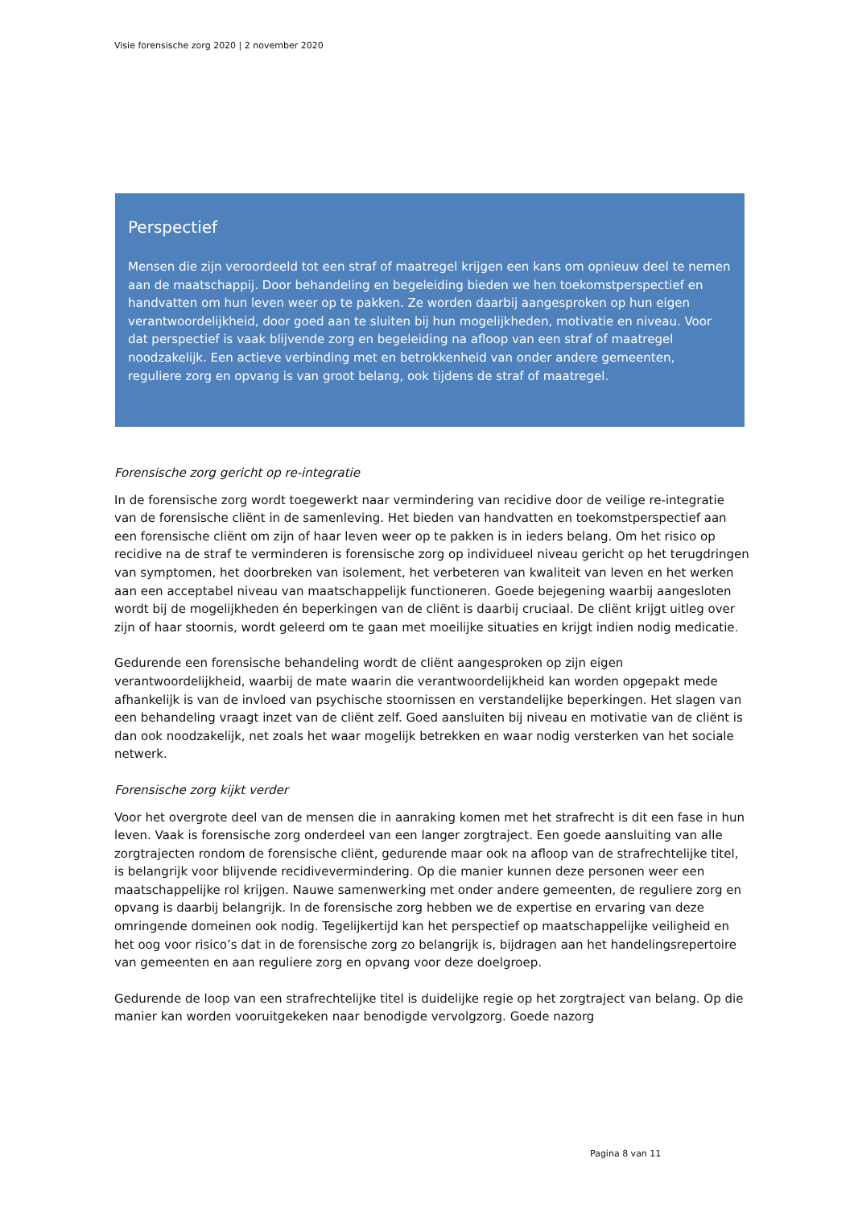Visie forensische zorg 2020 | 2 november 2020
Perspectief
Mensen die zijn veroordeeld tot een straf of maatregel krijgen een kans om opnieuw deel te nemen aan de maatschappij. Door behandeling en begeleiding bieden we hen toekomstperspectief en handvatten om hun leven weer op te pakken. Ze worden daarbij aangesproken op hun eigen verantwoordelijkheid, door goed aan te sluiten bij hun mogelijkheden, motivatie en niveau. Voor dat perspectief is vaak blijvende zorg en begeleiding na afloop van een straf of maatregel noodzakelijk. Een actieve verbinding met en betrokkenheid van onder andere gemeenten, reguliere zorg en opvang is van groot belang, ook tijdens de straf of maatregel.
Forensische zorg gericht op re-integratie
In de forensische zorg wordt toegewerkt naar vermindering van recidive door de veilige re-integratie van de forensische cliënt in de samenleving. Het bieden van handvatten en toekomstperspectief aan een forensische cliënt om zijn of haar leven weer op te pakken is in ieders belang. Om het risico op recidive na de straf te verminderen is forensische zorg op individueel niveau gericht op het terugdringen van symptomen, het doorbreken van isolement, het verbeteren van kwaliteit van leven en het werken aan een acceptabel niveau van maatschappelijk functioneren. Goede bejegening waarbij aangesloten wordt bij de mogelijkheden én beperkingen van de cliënt is daarbij cruciaal. De cliënt krijgt uitleg over zijn of haar stoornis, wordt geleerd om te gaan met moeilijke situaties en krijgt indien nodig medicatie.
Gedurende een forensische behandeling wordt de cliënt aangesproken op zijn eigen verantwoordelijkheid, waarbij de mate waarin die verantwoordelijkheid kan worden opgepakt mede afhankelijk is van de invloed van psychische stoornissen en verstandelijke beperkingen. Het slagen van een behandeling vraagt inzet van de cliënt zelf. Goed aansluiten bij niveau en motivatie van de cliënt is dan ook noodzakelijk, net zoals het waar mogelijk betrekken en waar nodig versterken van het sociale netwerk.
Forensische zorg kijkt verder
Voor het overgrote deel van de mensen die in aanraking komen met het strafrecht is dit een fase in hun leven. Vaak is forensische zorg onderdeel van een langer zorgtraject. Een goede aansluiting van alle zorgtrajecten rondom de forensische cliënt, gedurende maar ook na afloop van de strafrechtelijke titel, is belangrijk voor blijvende recidivevermindering. Op die manier kunnen deze personen weer een maatschappelijke rol krijgen. Nauwe samenwerking met onder andere gemeenten, de reguliere zorg en opvang is daarbij belangrijk. In de forensische zorg hebben we de expertise en ervaring van deze omringende domeinen ook nodig. Tegelijkertijd kan het perspectief op maatschappelijke veiligheid en het oog voor risico’s dat in de forensische zorg zo belangrijk is, bijdragen aan het handelingsrepertoire van gemeenten en aan reguliere zorg en opvang voor deze doelgroep.
Gedurende de loop van een strafrechtelijke titel is duidelijke regie op het zorgtraject van belang. Op die manier kan worden vooruitgekeken naar benodigde vervolgzorg. Goede nazorg
Pagina 8 van 11